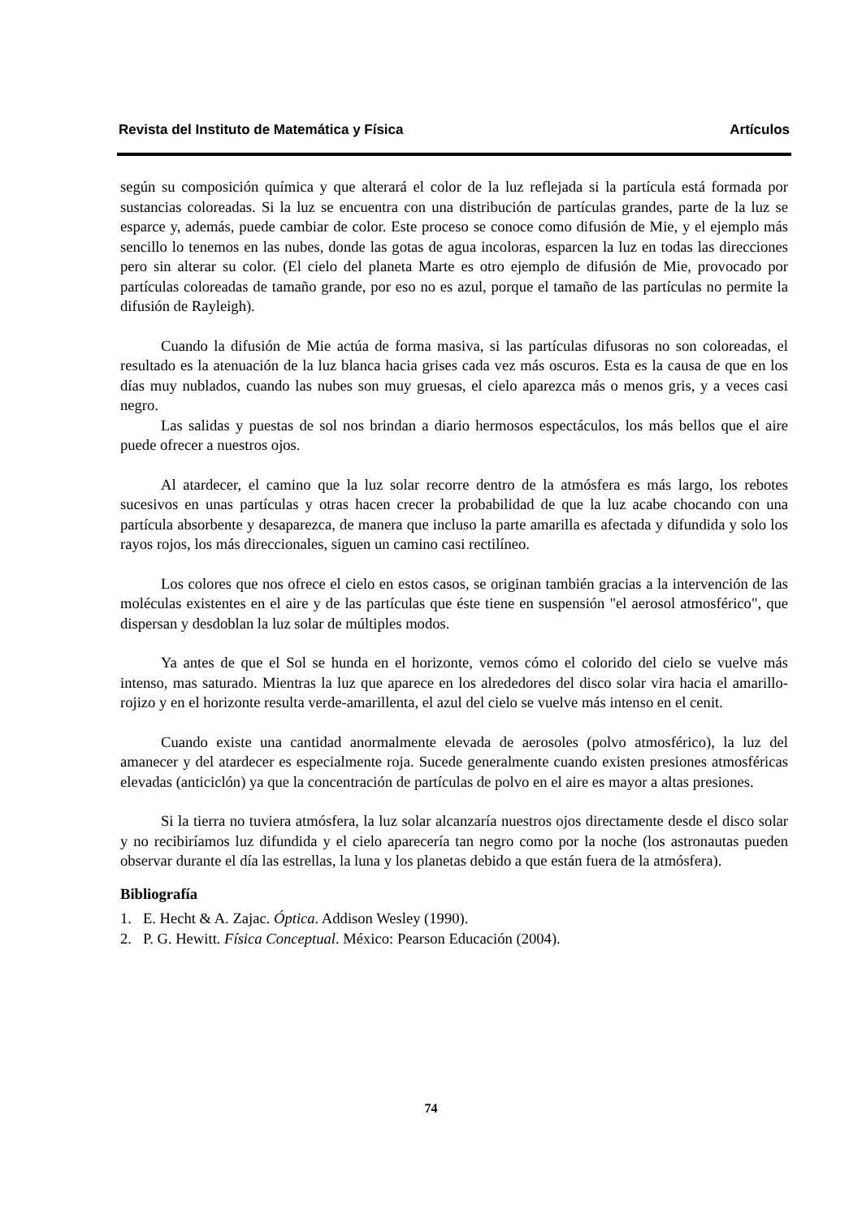Revista del Instituto de Matemática y Física Artículos
según su composición química y que alterará el color de la luz reflejada si la partícula está formada por sustancias coloreadas. Si la luz se encuentra con una distribución de partículas grandes, parte de la luz se esparce y, además, puede cambiar de color. Este proceso se conoce como difusión de Mie, y el ejemplo más sencillo lo tenemos en las nubes, donde las gotas de agua incoloras, esparcen la luz en todas las direcciones pero sin alterar su color. (El cielo del planeta Marte es otro ejemplo de difusión de Mie, provocado por partículas coloreadas de tamaño grande, por eso no es azul, porque el tamaño de las partículas no permite la difusión de Rayleigh).
Cuando la difusión de Mie actúa de forma masiva, si las partículas difusoras no son coloreadas, el resultado es la atenuación de la luz blanca hacia grises cada vez más oscuros. Esta es la causa de que en los días muy nublados, cuando las nubes son muy gruesas, el cielo aparezca más o menos gris, y a veces casi negro.
Las salidas y puestas de sol nos brindan a diario hermosos espectáculos, los más bellos que el aire puede ofrecer a nuestros ojos.
Al atardecer, el camino que la luz solar recorre dentro de la atmósfera es más largo, los rebotes sucesivos en unas partículas y otras hacen crecer la probabilidad de que la luz acabe chocando con una partícula absorbente y desaparezca, de manera que incluso la parte amarilla es afectada y difundida y solo los rayos rojos, los más direccionales, siguen un camino casi rectilíneo.
Los colores que nos ofrece el cielo en estos casos, se originan también gracias a la intervención de las moléculas existentes en el aire y de las partículas que éste tiene en suspensión "el aerosol atmosférico", que dispersan y desdoblan la luz solar de múltiples modos.
Ya antes de que el Sol se hunda en el horizonte, vemos cómo el colorido del cielo se vuelve más intenso, mas saturado. Mientras la luz que aparece en los alrededores del disco solar vira hacia el amarillo-rojizo y en el horizonte resulta verde-amarillenta, el azul del cielo se vuelve más intenso en el cenit.
Cuando existe una cantidad anormalmente elevada de aerosoles (polvo atmosférico), la luz del amanecer y del atardecer es especialmente roja. Sucede generalmente cuando existen presiones atmosféricas elevadas (anticiclón) ya que la concentración de partículas de polvo en el aire es mayor a altas presiones.
Si la tierra no tuviera atmósfera, la luz solar alcanzaría nuestros ojos directamente desde el disco solar y no recibiríamos luz difundida y el cielo aparecería tan negro como por la noche (los astronautas pueden observar durante el día las estrellas, la luna y los planetas debido a que están fuera de la atmósfera).
Bibliografía
1. E. Hecht & A. Zajac. Óptica. Addison Wesley (1990).
2. P. G. Hewitt. Física Conceptual. México: Pearson Educación (2004).
74